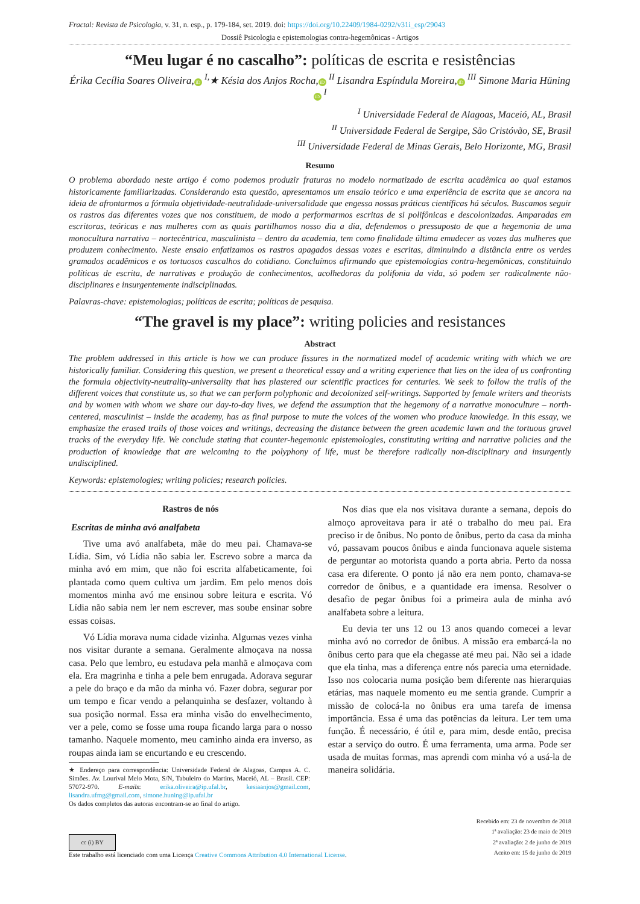Fractal: Revista de Psicologia, v. 31, n. esp., p. 179-184, set. 2019. doi: https://doi.org/10.22409/1984-0292/v31i_esp/29043
Dossiê Psicologia e epistemologias contra-hegemônicas - Artigos
“Meu lugar é no cascalho”: políticas de escrita e resistências
Érika Cecília Soares Oliveira, iD <sup>I,</sup>★ Késia dos Anjos Rocha, iD <sup>II</sup> Lisandra Espíndula Moreira, iD <sup>III</sup> Simone Maria Hüning iD <sup>I</sup>
<sup>I</sup> Universidade Federal de Alagoas, Maceió, AL, Brasil
<sup>II</sup> Universidade Federal de Sergipe, São Cristóvão, SE, Brasil
<sup>III</sup> Universidade Federal de Minas Gerais, Belo Horizonte, MG, Brasil
Resumo
O problema abordado neste artigo é como podemos produzir fraturas no modelo normatizado de escrita acadêmica ao qual estamos historicamente familiarizadas. Considerando esta questão, apresentamos um ensaio teórico e uma experiência de escrita que se ancora na ideia de afrontarmos a fórmula objetividade-neutralidade-universalidade que engessa nossas práticas científicas há séculos. Buscamos seguir os rastros das diferentes vozes que nos constituem, de modo a performarmos escritas de si polifônicas e descolonizadas. Amparadas em escritoras, teóricas e nas mulheres com as quais partilhamos nosso dia a dia, defendemos o pressuposto de que a hegemonia de uma monocultura narrativa – nortecêntrica, masculinista – dentro da academia, tem como finalidade última emudecer as vozes das mulheres que produzem conhecimento. Neste ensaio enfatizamos os rastros apagados dessas vozes e escritas, diminuindo a distância entre os verdes gramados acadêmicos e os tortuosos cascalhos do cotidiano. Concluímos afirmando que epistemologias contra-hegemônicas, constituindo políticas de escrita, de narrativas e produção de conhecimentos, acolhedoras da polifonia da vida, só podem ser radicalmente não-disciplinares e insurgentemente indisciplinadas.
Palavras-chave: epistemologias; políticas de escrita; políticas de pesquisa.
“The gravel is my place”: writing policies and resistances
Abstract
The problem addressed in this article is how we can produce fissures in the normatized model of academic writing with which we are historically familiar. Considering this question, we present a theoretical essay and a writing experience that lies on the idea of us confronting the formula objectivity-neutrality-universality that has plastered our scientific practices for centuries. We seek to follow the trails of the different voices that constitute us, so that we can perform polyphonic and decolonized self-writings. Supported by female writers and theorists and by women with whom we share our day-to-day lives, we defend the assumption that the hegemony of a narrative monoculture – north-centered, masculinist – inside the academy, has as final purpose to mute the voices of the women who produce knowledge. In this essay, we emphasize the erased trails of those voices and writings, decreasing the distance between the green academic lawn and the tortuous gravel tracks of the everyday life. We conclude stating that counter-hegemonic epistemologies, constituting writing and narrative policies and the production of knowledge that are welcoming to the polyphony of life, must be therefore radically non-disciplinary and insurgently undisciplined.
Keywords: epistemologies; writing policies; research policies.
Rastros de nós
Escritas de minha avó analfabeta
Tive uma avó analfabeta, mãe do meu pai. Chamava-se Lídia. Sim, vó Lídia não sabia ler. Escrevo sobre a marca da minha avó em mim, que não foi escrita alfabeticamente, foi plantada como quem cultiva um jardim. Em pelo menos dois momentos minha avó me ensinou sobre leitura e escrita. Vó Lídia não sabia nem ler nem escrever, mas soube ensinar sobre essas coisas.
Vó Lídia morava numa cidade vizinha. Algumas vezes vinha nos visitar durante a semana. Geralmente almoçava na nossa casa. Pelo que lembro, eu estudava pela manhã e almoçava com ela. Era magrinha e tinha a pele bem enrugada. Adorava segurar a pele do braço e da mão da minha vó. Fazer dobra, segurar por um tempo e ficar vendo a pelanquinha se desfazer, voltando à sua posição normal. Essa era minha visão do envelhecimento, ver a pele, como se fosse uma roupa ficando larga para o nosso tamanho. Naquele momento, meu caminho ainda era inverso, as roupas ainda iam se encurtando e eu crescendo.
★ Endereço para correspondência: Universidade Federal de Alagoas, Campus A. C. Simões. Av. Lourival Melo Mota, S/N, Tabuleiro do Martins, Maceió, AL – Brasil. CEP: 57072-970. E-mails: erika.oliveira@ip.ufal.br, kesiaanjos@gmail.com, lisandra.ufmg@gmail.com, simone.huning@ip.ufal.br
Os dados completos das autoras encontram-se ao final do artigo.
Nos dias que ela nos visitava durante a semana, depois do almoço aproveitava para ir até o trabalho do meu pai. Era preciso ir de ônibus. No ponto de ônibus, perto da casa da minha vó, passavam poucos ônibus e ainda funcionava aquele sistema de perguntar ao motorista quando a porta abria. Perto da nossa casa era diferente. O ponto já não era nem ponto, chamava-se corredor de ônibus, e a quantidade era imensa. Resolver o desafio de pegar ônibus foi a primeira aula de minha avó analfabeta sobre a leitura.
Eu devia ter uns 12 ou 13 anos quando comecei a levar minha avó no corredor de ônibus. A missão era embarcá-la no ônibus certo para que ela chegasse até meu pai. Não sei a idade que ela tinha, mas a diferença entre nós parecia uma eternidade. Isso nos colocaria numa posição bem diferente nas hierarquias etárias, mas naquele momento eu me sentia grande. Cumprir a missão de colocá-la no ônibus era uma tarefa de imensa importância. Essa é uma das potências da leitura. Ler tem uma função. É necessário, é útil e, para mim, desde então, precisa estar a serviço do outro. É uma ferramenta, uma arma. Pode ser usada de muitas formas, mas aprendi com minha vó a usá-la de maneira solidária.
cc (i) BY
Este trabalho está licenciado com uma Licença Creative Commons Attribution 4.0 International License.
Recebido em: 23 de novembro de 2018
1ª avaliação: 23 de maio de 2019
2ª avaliação: 2 de junho de 2019
Aceito em: 15 de junho de 2019